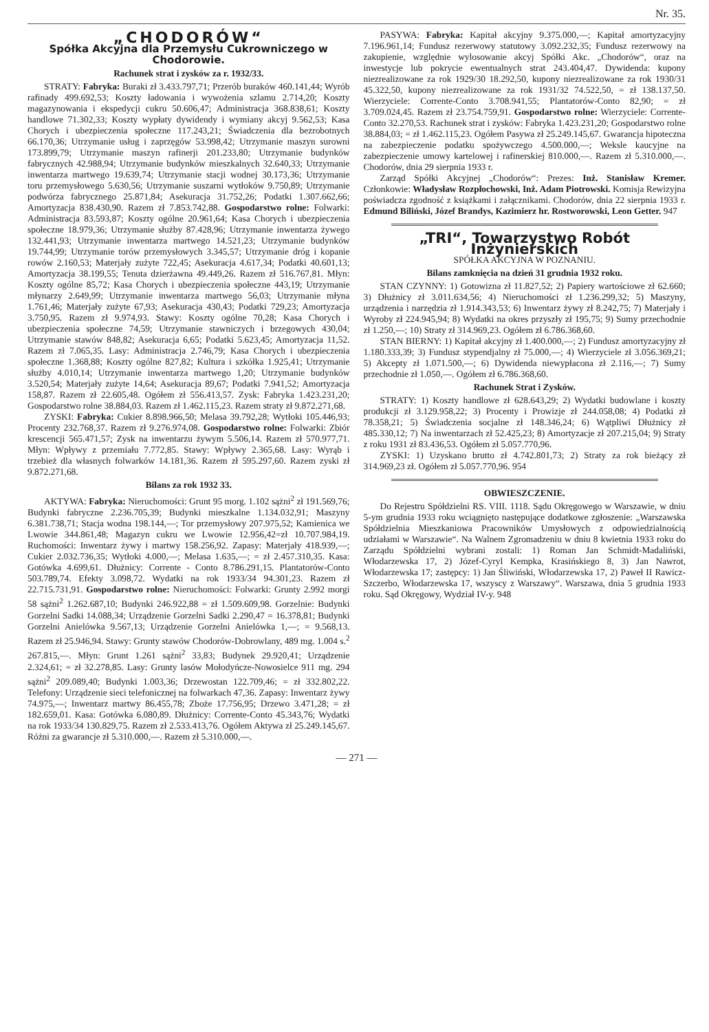Nr. 35.
„CHODORÓW“
Spółka Akcyjna dla Przemysłu Cukrowniczego w Chodorowie.
Rachunek strat i zysków za r. 1932/33.
STRATY: Fabryka: Buraki zł 3.433.797,71; Przerób buraków 460.141,44; Wyrób rafinady 499.692,53; Koszty ładowania i wywożenia szlamu 2.714,20; Koszty magazynowania i ekspedycji cukru 50.606,47; Administracja 368.838,61; Koszty handlowe 71.302,33; Koszty wypłaty dywidendy i wymiany akcyj 9.562,53; Kasa Chorych i ubezpieczenia społeczne 117.243,21; Świadczenia dla bezrobotnych 66.170,36; Utrzymanie usług i zaprzęgów 53.998,42; Utrzymanie maszyn surowni 173.899,79; Utrzymanie maszyn rafinerji 201.233,80; Utrzymanie budynków fabrycznych 42.988,94; Utrzymanie budynków mieszkalnych 32.640,33; Utrzymanie inwentarza martwego 19.639,74; Utrzymanie stacji wodnej 30.173,36; Utrzymanie toru przemysłowego 5.630,56; Utrzymanie suszarni wytłoków 9.750,89; Utrzymanie podwórza fabrycznego 25.871,84; Asekuracja 31.752,26; Podatki 1.307.662,66; Amortyzacja 838.430,90. Razem zł 7.853.742,88. Gospodarstwo rolne: Folwarki: Administracja 83.593,87; Koszty ogólne 20.961,64; Kasa Chorych i ubezpieczenia społeczne 18.979,36; Utrzymanie służby 87.428,96; Utrzymanie inwentarza żywego 132.441,93; Utrzymanie inwentarza martwego 14.521,23; Utrzymanie budynków 19.744,99; Utrzymanie torów przemysłowych 3.345,57; Utrzymanie dróg i kopanie rowów 2.160,53; Materjały zużyte 722,45; Asekuracja 4.617,34; Podatki 40.601,13; Amortyzacja 38.199,55; Tenuta dzierżawna 49.449,26. Razem zł 516.767,81. Młyn: Koszty ogólne 85,72; Kasa Chorych i ubezpieczenia społeczne 443,19; Utrzymanie młynarzy 2.649,99; Utrzymanie inwentarza martwego 56,03; Utrzymanie młyna 1.761,46; Materjały zużyte 67,93; Asekuracja 430,43; Podatki 729,23; Amortyzacja 3.750,95. Razem zł 9.974,93. Stawy: Koszty ogólne 70,28; Kasa Chorych i ubezpieczenia społeczne 74,59; Utrzymanie stawniczych i brzegowych 430,04; Utrzymanie stawów 848,82; Asekuracja 6,65; Podatki 5.623,45; Amortyzacja 11,52. Razem zł 7.065,35. Lasy: Administracja 2.746,79; Kasa Chorych i ubezpieczenia społeczne 1.368,88; Koszty ogólne 827,82; Kultura i szkółka 1.925,41; Utrzymanie służby 4.010,14; Utrzymanie inwentarza martwego 1,20; Utrzymanie budynków 3.520,54; Materjały zużyte 14,64; Asekuracja 89,67; Podatki 7.941,52; Amortyzacja 158,87. Razem zł 22.605,48. Ogółem zł 556.413,57. Zysk: Fabryka 1.423.231,20; Gospodarstwo rolne 38.884,03. Razem zł 1.462.115,23. Razem straty zł 9.872.271,68.
ZYSKI: Fabryka: Cukier 8.898.966,50; Melasa 39.792,28; Wytłoki 105.446,93; Procenty 232.768,37. Razem zł 9.276.974,08. Gospodarstwo rolne: Folwarki: Zbiór krescencji 565.471,57; Zysk na inwentarzu żywym 5.506,14. Razem zł 570.977,71. Młyn: Wpływy z przemiału 7.772,85. Stawy: Wpływy 2.365,68. Lasy: Wyrąb i trzebież dla własnych folwarków 14.181,36. Razem zł 595.297,60. Razem zyski zł 9.872.271,68.
Bilans za rok 1932 33.
AKTYWA: Fabryka: Nieruchomości: Grunt 95 morg. 1.102 sążni<sup>2</sup> zł 191.569,76; Budynki fabryczne 2.236.705,39; Budynki mieszkalne 1.134.032,91; Maszyny 6.381.738,71; Stacja wodna 198.144,—; Tor przemysłowy 207.975,52; Kamienica we Lwowie 344.861,48; Magazyn cukru we Lwowie 12.956,42=zł 10.707.984,19. Ruchomości: Inwentarz żywy i martwy 158.256,92. Zapasy: Materjały 418.939,—; Cukier 2.032.736,35; Wytłoki 4.000,—; Melasa 1.635,—; = zł 2.457.310,35. Kasa: Gotówka 4.699,61. Dłużnicy: Corrente - Conto 8.786.291,15. Plantatorów-Conto 503.789,74. Efekty 3.098,72. Wydatki na rok 1933/34 94.301,23. Razem zł 22.715.731,91. Gospodarstwo rolne: Nieruchomości: Folwarki: Grunty 2.992 morgi 58 sążni<sup>2</sup> 1.262.687,10; Budynki 246.922,88 = zł 1.509.609,98. Gorzelnie: Budynki Gorzelni Sadki 14.088,34; Urządzenie Gorzelni Sadki 2.290,47 = 16.378,81; Budynki Gorzelni Anielówka 9.567,13; Urządzenie Gorzelni Anielówka 1,—; = 9.568,13. Razem zł 25.946,94. Stawy: Grunty stawów Chodorów-Dobrowlany, 489 mg. 1.004 s.<sup>2</sup> 267.815,—. Młyn: Grunt 1.261 sążni<sup>2</sup> 33,83; Budynek 29.920,41; Urządzenie 2.324,61; = zł 32.278,85. Lasy: Grunty lasów Mołodyńcze-Nowosielce 911 mg. 294 sążni<sup>2</sup> 209.089,40; Budynki 1.003,36; Drzewostan 122.709,46; = zł 332.802,22. Telefony: Urządzenie sieci telefonicznej na folwarkach 47,36. Zapasy: Inwentarz żywy 74.975,—; Inwentarz martwy 86.455,78; Zboże 17.756,95; Drzewo 3.471,28; = zł 182.659,01. Kasa: Gotówka 6.080,89. Dłużnicy: Corrente-Conto 45.343,76; Wydatki na rok 1933/34 130.829,75. Razem zł 2.533.413,76. Ogółem Aktywa zł 25.249.145,67. Różni za gwarancje zł 5.310.000,—. Razem zł 5.310.000,—.
PASYWA: Fabryka: Kapitał akcyjny 9.375.000,—; Kapitał amortyzacyjny 7.196.961,14; Fundusz rezerwowy statutowy 3.092.232,35; Fundusz rezerwowy na zakupienie, względnie wylosowanie akcyj Spółki Akc. „Chodorów“, oraz na inwestycje lub pokrycie ewentualnych strat 243.404,47. Dywidenda: kupony niezrealizowane za rok 1929/30 18.292,50, kupony niezrealizowane za rok 1930/31 45.322,50, kupony niezrealizowane za rok 1931/32 74.522,50, = zł 138.137,50. Wierzyciele: Corrente-Conto 3.708.941,55; Plantatorów-Conto 82,90; = zł 3.709.024,45. Razem zł 23.754.759,91. Gospodarstwo rolne: Wierzyciele: Corrente-Conto 32.270,53. Rachunek strat i zysków: Fabryka 1.423.231,20; Gospodarstwo rolne 38.884,03; = zł 1.462.115,23. Ogółem Pasywa zł 25.249.145,67. Gwarancja hipoteczna na zabezpieczenie podatku spożywczego 4.500.000,—; Weksle kaucyjne na zabezpieczenie umowy kartelowej i rafinerskiej 810.000,—. Razem zł 5.310.000,—. Chodorów, dnia 29 sierpnia 1933 r.
Zarząd Spółki Akcyjnej „Chodorów“: Prezes: Inż. Stanisław Kremer. Członkowie: Władysław Rozpłochowski, Inż. Adam Piotrowski. Komisja Rewizyjna poświadcza zgodność z książkami i załącznikami. Chodorów, dnia 22 sierpnia 1933 r. Edmund Biliński, Józef Brandys, Kazimierz hr. Rostworowski, Leon Getter. 947
„TRI“, Towarzystwo Robót Inżynierskich
SPÓŁKA AKCYJNA W POZNANIU.
Bilans zamknięcia na dzień 31 grudnia 1932 roku.
STAN CZYNNY: 1) Gotowizna zł 11.827,52; 2) Papiery wartościowe zł 62.660; 3) Dłużnicy zł 3.011.634,56; 4) Nieruchomości zł 1.236.299,32; 5) Maszyny, urządzenia i narzędzia zł 1.914.343,53; 6) Inwentarz żywy zł 8.242,75; 7) Materjały i Wyroby zł 224.945,94; 8) Wydatki na okres przyszły zł 195,75; 9) Sumy przechodnie zł 1.250,—; 10) Straty zł 314.969,23. Ogółem zł 6.786.368,60.
STAN BIERNY: 1) Kapitał akcyjny zł 1.400.000,—; 2) Fundusz amortyzacyjny zł 1.180.333,39; 3) Fundusz stypendjalny zł 75.000,—; 4) Wierzyciele zł 3.056.369,21; 5) Akcepty zł 1.071.500,—; 6) Dywidenda niewypłacona zł 2.116,—; 7) Sumy przechodnie zł 1.050,—. Ogółem zł 6.786.368,60.
Rachunek Strat i Zysków.
STRATY: 1) Koszty handlowe zł 628.643,29; 2) Wydatki budowlane i koszty produkcji zł 3.129.958,22; 3) Procenty i Prowizje zł 244.058,08; 4) Podatki zł 78.358,21; 5) Świadczenia socjalne zł 148.346,24; 6) Wątpliwi Dłużnicy zł 485.330,12; 7) Na inwentarzach zł 52.425,23; 8) Amortyzacje zł 207.215,04; 9) Straty z roku 1931 zł 83.436,53. Ogółem zł 5.057.770,96.
ZYSKI: 1) Uzyskano brutto zł 4.742.801,73; 2) Straty za rok bieżący zł 314.969,23 zł. Ogółem zł 5.057.770,96. 954
OBWIESZCZENIE.
Do Rejestru Spółdzielni RS. VIII. 1118. Sądu Okręgowego w Warszawie, w dniu 5-ym grudnia 1933 roku wciągnięto następujące dodatkowe zgłoszenie: „Warszawska Spółdzielnia Mieszkaniowa Pracowników Umysłowych z odpowiedzialnością udziałami w Warszawie“. Na Walnem Zgromadzeniu w dniu 8 kwietnia 1933 roku do Zarządu Spółdzielni wybrani zostali: 1) Roman Jan Schmidt-Madaliński, Włodarzewska 17, 2) Józef-Cyryl Kempka, Krasińskiego 8, 3) Jan Nawrot, Włodarzewska 17; zastępcy: 1) Jan Śliwiński, Włodarzewska 17, 2) Paweł II Rawicz-Szczerbo, Włodarzewska 17, wszyscy z Warszawy“. Warszawa, dnia 5 grudnia 1933 roku. Sąd Okręgowy, Wydział IV-y. 948
— 271 —